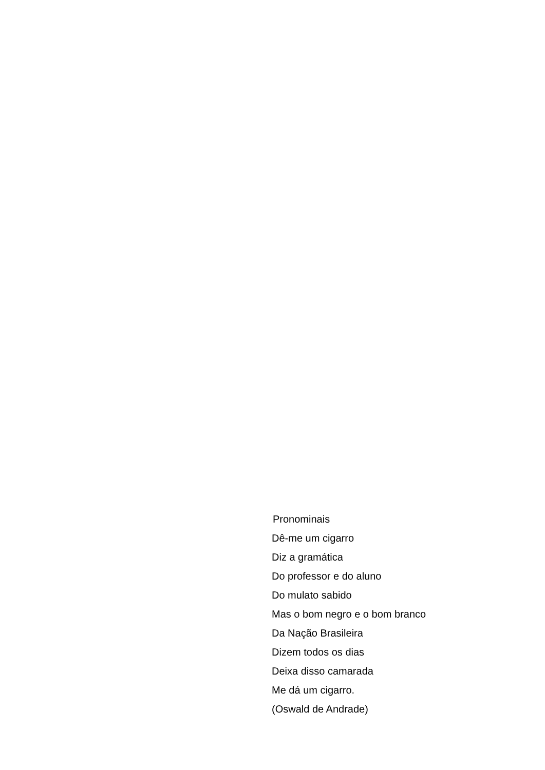Pronominais
Dê-me um cigarro
Diz a gramática
Do professor e do aluno
Do mulato sabido
Mas o bom negro e o bom branco
Da Nação Brasileira
Dizem todos os dias
Deixa disso camarada
Me dá um cigarro.
(Oswald de Andrade)